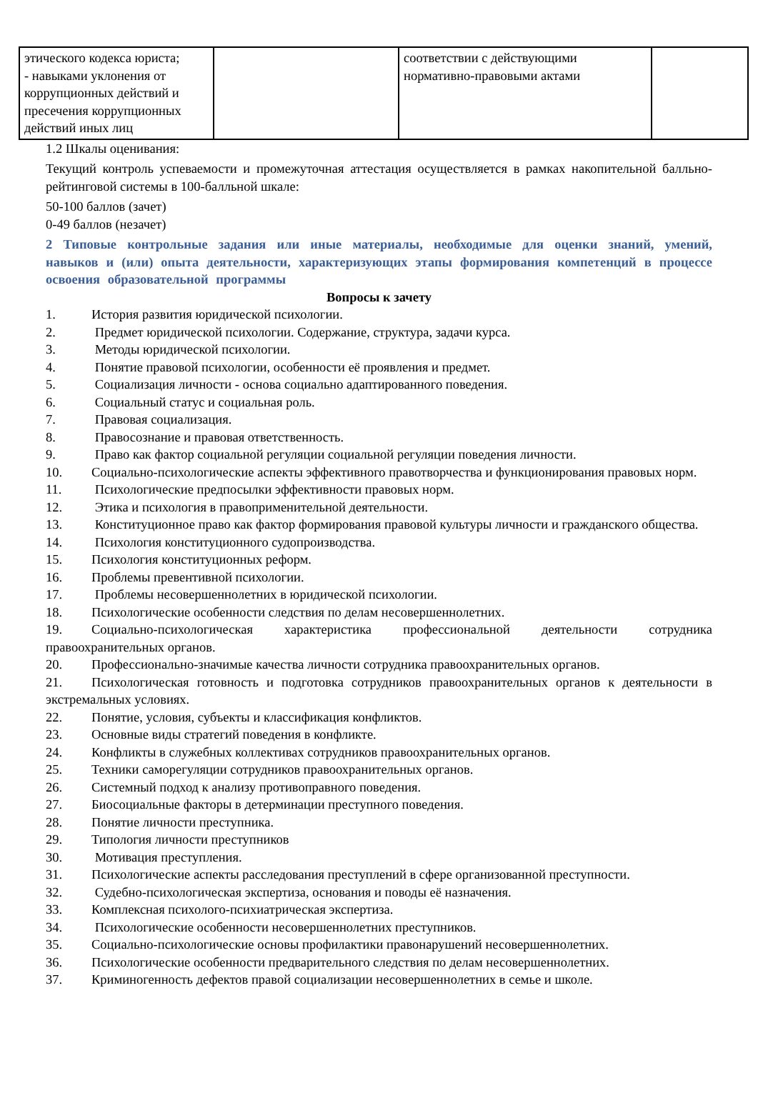| этического кодекса юриста; - навыками уклонения от коррупционных действий и пресечения коррупционных действий иных лиц | | соответствии с действующими нормативно-правовыми актами | |
1.2 Шкалы оценивания:
Текущий контроль успеваемости и промежуточная аттестация осуществляется в рамках накопительной балльно-рейтинговой системы в 100-балльной шкале:
50-100 баллов (зачет)
0-49 баллов (незачет)
2 Типовые контрольные задания или иные материалы, необходимые для оценки знаний, умений, навыков и (или) опыта деятельности, характеризующих этапы формирования компетенций в процессе освоения образовательной программы
Вопросы к зачету
1. История развития юридической психологии.
2. Предмет юридической психологии. Содержание, структура, задачи курса.
3. Методы юридической психологии.
4. Понятие правовой психологии, особенности её проявления и предмет.
5. Социализация личности - основа социально адаптированного поведения.
6. Социальный статус и социальная роль.
7. Правовая социализация.
8. Правосознание и правовая ответственность.
9. Право как фактор социальной регуляции социальной регуляции поведения личности.
10. Социально-психологические аспекты эффективного правотворчества и функционирования правовых норм.
11. Психологические предпосылки эффективности правовых норм.
12. Этика и психология в правоприменительной деятельности.
13. Конституционное право как фактор формирования правовой культуры личности и гражданского общества.
14. Психология конституционного судопроизводства.
15. Психология конституционных реформ.
16. Проблемы превентивной психологии.
17. Проблемы несовершеннолетних в юридической психологии.
18. Психологические особенности следствия по делам несовершеннолетних.
19. Социально-психологическая характеристика профессиональной деятельности сотрудника правоохранительных органов.
20. Профессионально-значимые качества личности сотрудника правоохранительных органов.
21. Психологическая готовность и подготовка сотрудников правоохранительных органов к деятельности в экстремальных условиях.
22. Понятие, условия, субъекты и классификация конфликтов.
23. Основные виды стратегий поведения в конфликте.
24. Конфликты в служебных коллективах сотрудников правоохранительных органов.
25. Техники саморегуляции сотрудников правоохранительных органов.
26. Системный подход к анализу противоправного поведения.
27. Биосоциальные факторы в детерминации преступного поведения.
28. Понятие личности преступника.
29. Типология личности преступников
30. Мотивация преступления.
31. Психологические аспекты расследования преступлений в сфере организованной преступности.
32. Судебно-психологическая экспертиза, основания и поводы её назначения.
33. Комплексная психолого-психиатрическая экспертиза.
34. Психологические особенности несовершеннолетних преступников.
35. Социально-психологические основы профилактики правонарушений несовершеннолетних.
36. Психологические особенности предварительного следствия по делам несовершеннолетних.
37. Криминогенность дефектов правой социализации несовершеннолетних в семье и школе.